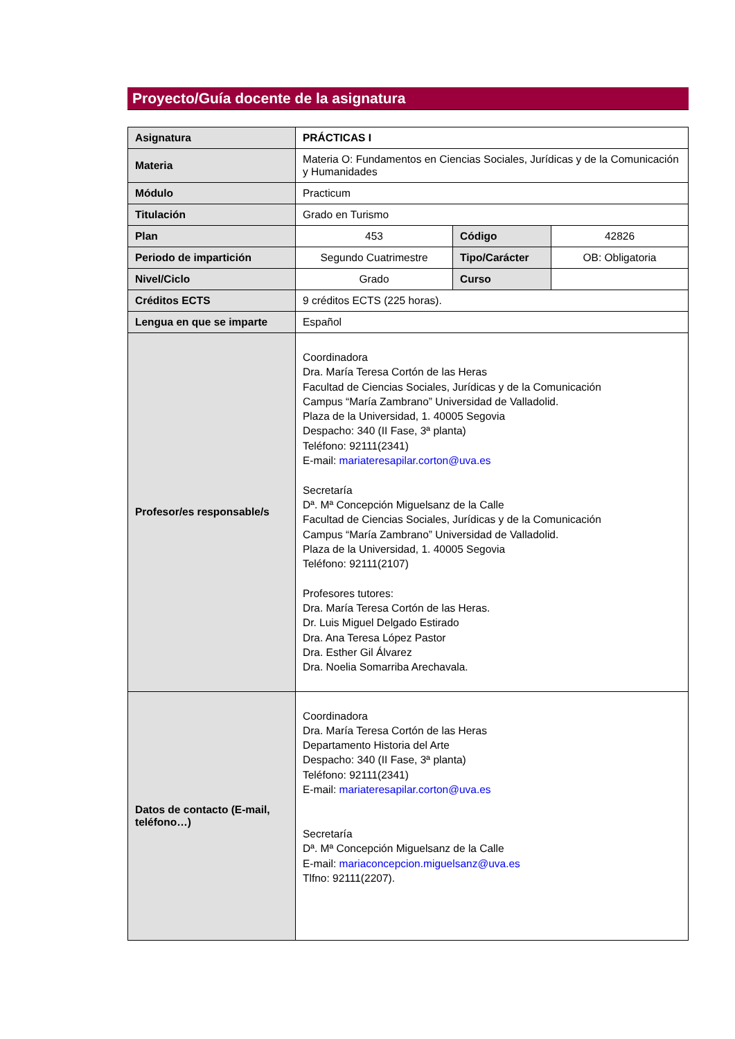Proyecto/Guía docente de la asignatura
| Asignatura | PRÁCTICAS I | | |
| Materia | Materia O: Fundamentos en Ciencias Sociales, Jurídicas y de la Comunicación y Humanidades | | |
| Módulo | Practicum | | |
| Titulación | Grado en Turismo | | |
| Plan | 453 | Código | 42826 |
| Periodo de impartición | Segundo Cuatrimestre | Tipo/Carácter | OB: Obligatoria |
| Nivel/Ciclo | Grado | Curso | |
| Créditos ECTS | 9 créditos ECTS (225 horas). | | |
| Lengua en que se imparte | Español | | |
| Profesor/es responsable/s | Coordinadora Dra. María Teresa Cortón de las Heras Facultad de Ciencias Sociales, Jurídicas y de la Comunicación Campus “María Zambrano” Universidad de Valladolid. Plaza de la Universidad, 1. 40005 Segovia Despacho: 340 (II Fase, 3ª planta) Teléfono: 92111(2341) E-mail: mariateresapilar.corton@uva.es Secretaría Dª. Mª Concepción Miguelsanz de la Calle Facultad de Ciencias Sociales, Jurídicas y de la Comunicación Campus “María Zambrano” Universidad de Valladolid. Plaza de la Universidad, 1. 40005 Segovia Teléfono: 92111(2107) Profesores tutores: Dra. María Teresa Cortón de las Heras. Dr. Luis Miguel Delgado Estirado Dra. Ana Teresa López Pastor Dra. Esther Gil Álvarez Dra. Noelia Somarriba Arechavala. | | |
| Datos de contacto (E-mail, teléfono…) | Coordinadora Dra. María Teresa Cortón de las Heras Departamento Historia del Arte Despacho: 340 (II Fase, 3ª planta) Teléfono: 92111(2341) E-mail: mariateresapilar.corton@uva.es Secretaría Dª. Mª Concepción Miguelsanz de la Calle E-mail: mariaconcepcion.miguelsanz@uva.es Tlfno: 92111(2207). | | |